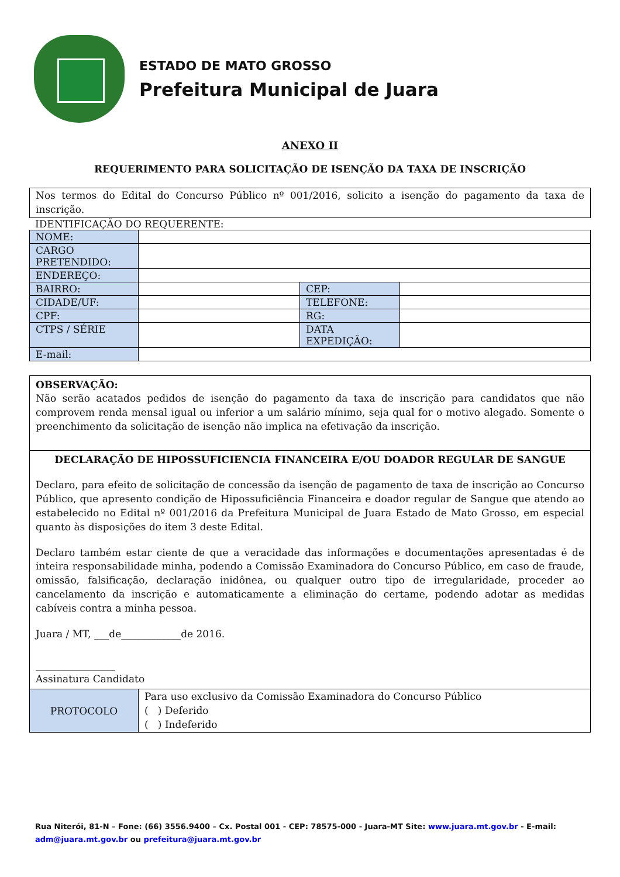ESTADO DE MATO GROSSO
Prefeitura Municipal de Juara
ANEXO II
REQUERIMENTO PARA SOLICITAÇÃO DE ISENÇÃO DA TAXA DE INSCRIÇÃO
Nos termos do Edital do Concurso Público nº 001/2016, solicito a isenção do pagamento da taxa de inscrição.
IDENTIFICAÇÃO DO REQUERENTE:
| NOME: | | | |
| CARGO PRETENDIDO: | | | |
| ENDEREÇO: | | | |
| BAIRRO: | | CEP: | |
| CIDADE/UF: | | TELEFONE: | |
| CPF: | | RG: | |
| CTPS / SÉRIE | | DATA EXPEDIÇÃO: | |
| E-mail: | | | |
OBSERVAÇÃO:
Não serão acatados pedidos de isenção do pagamento da taxa de inscrição para candidatos que não comprovem renda mensal igual ou inferior a um salário mínimo, seja qual for o motivo alegado. Somente o preenchimento da solicitação de isenção não implica na efetivação da inscrição.
DECLARAÇÃO DE HIPOSSUFICIENCIA FINANCEIRA E/OU DOADOR REGULAR DE SANGUE
Declaro, para efeito de solicitação de concessão da isenção de pagamento de taxa de inscrição ao Concurso Público, que apresento condição de Hipossuficiência Financeira e doador regular de Sangue que atendo ao estabelecido no Edital nº 001/2016 da Prefeitura Municipal de Juara Estado de Mato Grosso, em especial quanto às disposições do item 3 deste Edital.
Declaro também estar ciente de que a veracidade das informações e documentações apresentadas é de inteira responsabilidade minha, podendo a Comissão Examinadora do Concurso Público, em caso de fraude, omissão, falsificação, declaração inidônea, ou qualquer outro tipo de irregularidade, proceder ao cancelamento da inscrição e automaticamente a eliminação do certame, podendo adotar as medidas cabíveis contra a minha pessoa.
Juara / MT, ___de____________de 2016.
________________
Assinatura Candidato
| PROTOCOLO | Para uso exclusivo da Comissão Examinadora do Concurso Público ( ) Deferido ( ) Indeferido |
Rua Niterói, 81-N – Fone: (66) 3556.9400 – Cx. Postal 001 - CEP: 78575-000 - Juara-MT Site: www.juara.mt.gov.br - E-mail: adm@juara.mt.gov.br ou prefeitura@juara.mt.gov.br